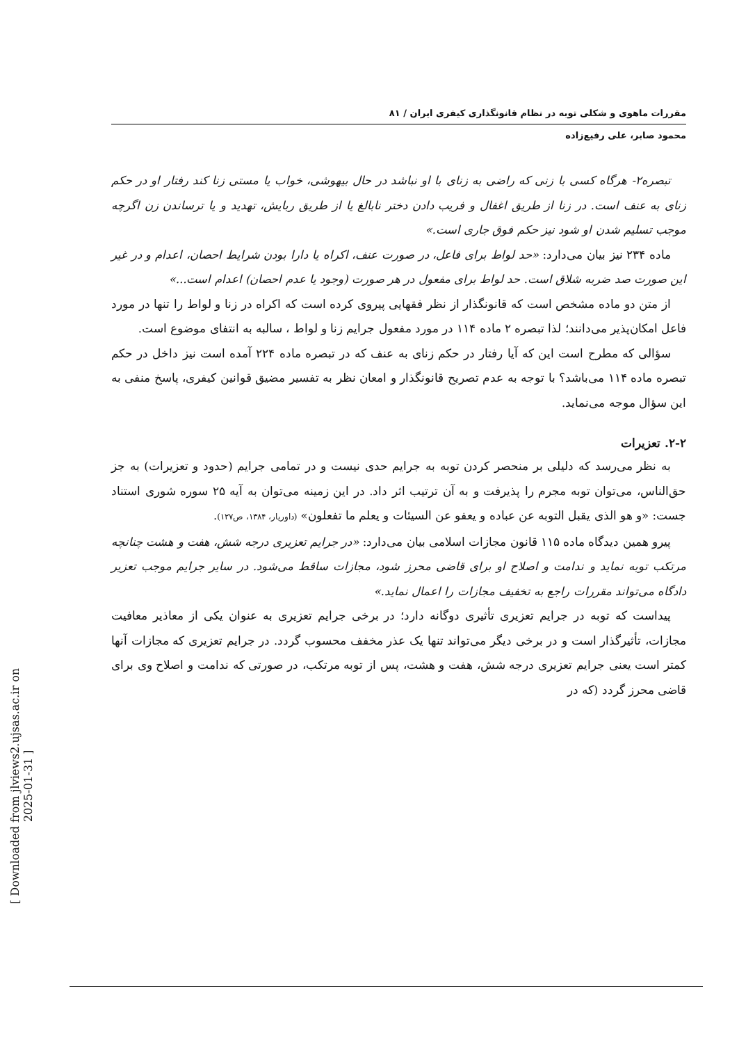[ Downloaded from jlviews2.ujsas.ac.ir on 2025-01-31 ]
مقررات ماهوی و شکلی توبه در نظام قانونگذاری کیفری ایران / ۸۱
محمود صابر، علی رفیع‌زاده
تبصره۲- هرگاه کسی با زنی که راضی به زنای با او نباشد در حال بیهوشی، خواب یا مستی زنا کند رفتار او در حکم زنای به عنف است. در زنا از طریق اغفال و فریب دادن دختر نابالغ یا از طریق ربایش، تهدید و یا ترساندن زن اگرچه موجب تسلیم شدن او شود نیز حکم فوق جاری است.»
ماده ۲۳۴ نیز بیان می‌دارد: «حد لواط برای فاعل، در صورت عنف، اکراه یا دارا بودن شرایط احصان، اعدام و در غیر این صورت صد ضربه شلاق است. حد لواط برای مفعول در هر صورت (وجود یا عدم احصان) اعدام است...»
از متن دو ماده مشخص است که قانونگذار از نظر فقهایی پیروی کرده است که اکراه در زنا و لواط را تنها در مورد فاعل امکان‌پذیر می‌دانند؛ لذا تبصره ۲ ماده ۱۱۴ در مورد مفعول جرایم زنا و لواط ، سالبه به انتفای موضوع است.
سؤالی که مطرح است این که آیا رفتار در حکم زنای به عنف که در تبصره ماده ۲۲۴ آمده است نیز داخل در حکم تبصره ماده ۱۱۴ می‌باشد؟ با توجه به عدم تصریح قانونگذار و امعان نظر به تفسیر مضیق قوانین کیفری، پاسخ منفی به این سؤال موجه می‌نماید.
۲-۲. تعزیرات
به نظر می‌رسد که دلیلی بر منحصر کردن توبه به جرایم حدی نیست و در تمامی جرایم (حدود و تعزیرات) به جز حق‌الناس، می‌توان توبه مجرم را پذیرفت و به آن ترتیب اثر داد. در این زمینه می‌توان به آیه ۲۵ سوره شوری استناد جست: «و هو الذی یقبل التوبه عن عباده و یعفو عن السیئات و یعلم ما تفعلون» (داوریار، ۱۳۸۴، ص۱۲۷).
پیرو همین دیدگاه ماده ۱۱۵ قانون مجازات اسلامی بیان می‌دارد: «در جرایم تعزیری درجه شش، هفت و هشت چنانچه مرتکب توبه نماید و ندامت و اصلاح او برای قاضی محرز شود، مجازات ساقط می‌شود. در سایر جرایم موجب تعزیر دادگاه می‌تواند مقررات راجع به تخفیف مجازات را اعمال نماید.»
پیداست که توبه در جرایم تعزیری تأثیری دوگانه دارد؛ در برخی جرایم تعزیری به عنوان یکی از معاذیر معافیت مجازات، تأثیرگذار است و در برخی دیگر می‌تواند تنها یک عذر مخفف محسوب گردد. در جرایم تعزیری که مجازات آنها کمتر است یعنی جرایم تعزیری درجه شش، هفت و هشت، پس از توبه مرتکب، در صورتی که ندامت و اصلاح وی برای قاضی محرز گردد (که در